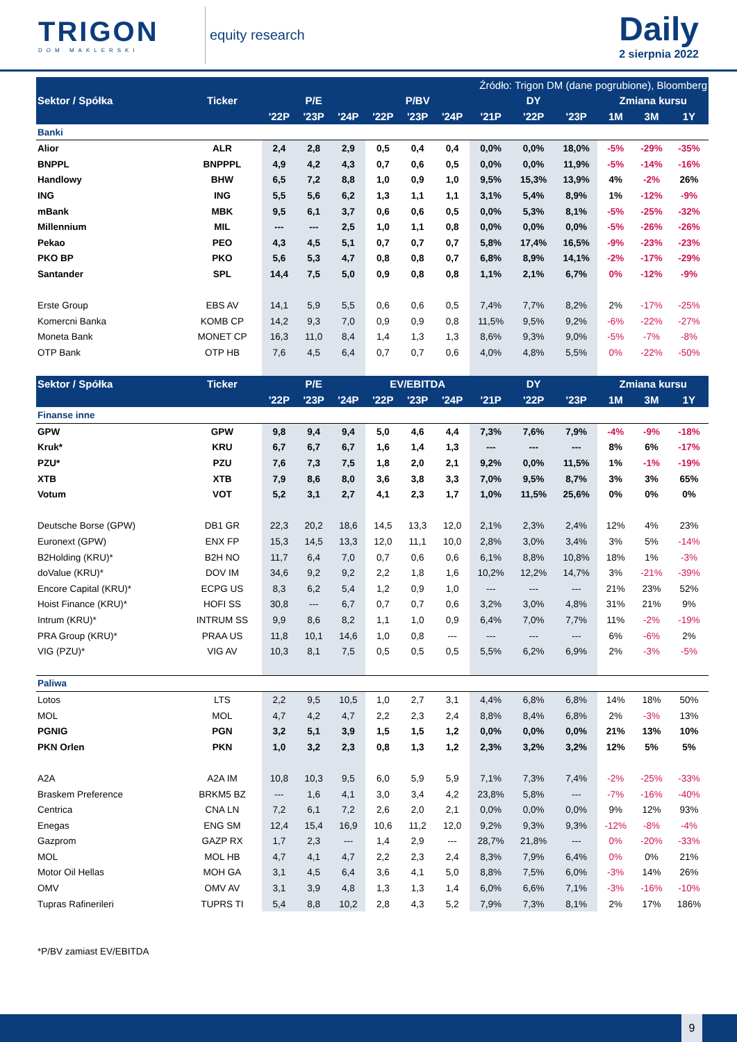TRIGON
DOM MAKLERSKI
equity research
Daily
2 sierpnia 2022
| Źródło: Trigon DM (dane pogrubione), Bloomberg | | | | | | | | | | | | | |
| --- | --- | --- | --- | --- | --- | --- | --- | --- | --- | --- | --- | --- | --- |
| Sektor / Spółka | Ticker | P/E | | | P/BV | | | DY | | | Zmiana kursu | | |
| | | '22P | '23P | '24P | '22P | '23P | '24P | '21P | '22P | '23P | 1M | 3M | 1Y |
| Banki | | | | | | | | | | | | | |
| Alior | ALR | 2,4 | 2,8 | 2,9 | 0,5 | 0,4 | 0,4 | 0,0% | 0,0% | 18,0% | -5% | -29% | -35% |
| BNPPL | BNPPPL | 4,9 | 4,2 | 4,3 | 0,7 | 0,6 | 0,5 | 0,0% | 0,0% | 11,9% | -5% | -14% | -16% |
| Handlowy | BHW | 6,5 | 7,2 | 8,8 | 1,0 | 0,9 | 1,0 | 9,5% | 15,3% | 13,9% | 4% | -2% | 26% |
| ING | ING | 5,5 | 5,6 | 6,2 | 1,3 | 1,1 | 1,1 | 3,1% | 5,4% | 8,9% | 1% | -12% | -9% |
| mBank | MBK | 9,5 | 6,1 | 3,7 | 0,6 | 0,6 | 0,5 | 0,0% | 5,3% | 8,1% | -5% | -25% | -32% |
| Millennium | MIL | --- | --- | 2,5 | 1,0 | 1,1 | 0,8 | 0,0% | 0,0% | 0,0% | -5% | -26% | -26% |
| Pekao | PEO | 4,3 | 4,5 | 5,1 | 0,7 | 0,7 | 0,7 | 5,8% | 17,4% | 16,5% | -9% | -23% | -23% |
| PKO BP | PKO | 5,6 | 5,3 | 4,7 | 0,8 | 0,8 | 0,7 | 6,8% | 8,9% | 14,1% | -2% | -17% | -29% |
| Santander | SPL | 14,4 | 7,5 | 5,0 | 0,9 | 0,8 | 0,8 | 1,1% | 2,1% | 6,7% | 0% | -12% | -9% |
| Erste Group | EBS AV | 14,1 | 5,9 | 5,5 | 0,6 | 0,6 | 0,5 | 7,4% | 7,7% | 8,2% | 2% | -17% | -25% |
| Komercni Banka | KOMB CP | 14,2 | 9,3 | 7,0 | 0,9 | 0,9 | 0,8 | 11,5% | 9,5% | 9,2% | -6% | -22% | -27% |
| Moneta Bank | MONET CP | 16,3 | 11,0 | 8,4 | 1,4 | 1,3 | 1,3 | 8,6% | 9,3% | 9,0% | -5% | -7% | -8% |
| OTP Bank | OTP HB | 7,6 | 4,5 | 6,4 | 0,7 | 0,7 | 0,6 | 4,0% | 4,8% | 5,5% | 0% | -22% | -50% |
| Sektor / Spółka | Ticker | P/E | | | EV/EBITDA | | | DY | | | Zmiana kursu | | |
| | | '22P | '23P | '24P | '22P | '23P | '24P | '21P | '22P | '23P | 1M | 3M | 1Y |
| Finanse inne | | | | | | | | | | | | | |
| GPW | GPW | 9,8 | 9,4 | 9,4 | 5,0 | 4,6 | 4,4 | 7,3% | 7,6% | 7,9% | -4% | -9% | -18% |
| Kruk* | KRU | 6,7 | 6,7 | 6,7 | 1,6 | 1,4 | 1,3 | --- | --- | --- | 8% | 6% | -17% |
| PZU* | PZU | 7,6 | 7,3 | 7,5 | 1,8 | 2,0 | 2,1 | 9,2% | 0,0% | 11,5% | 1% | -1% | -19% |
| XTB | XTB | 7,9 | 8,6 | 8,0 | 3,6 | 3,8 | 3,3 | 7,0% | 9,5% | 8,7% | 3% | 3% | 65% |
| Votum | VOT | 5,2 | 3,1 | 2,7 | 4,1 | 2,3 | 1,7 | 1,0% | 11,5% | 25,6% | 0% | 0% | 0% |
| Deutsche Borse (GPW) | DB1 GR | 22,3 | 20,2 | 18,6 | 14,5 | 13,3 | 12,0 | 2,1% | 2,3% | 2,4% | 12% | 4% | 23% |
| Euronext (GPW) | ENX FP | 15,3 | 14,5 | 13,3 | 12,0 | 11,1 | 10,0 | 2,8% | 3,0% | 3,4% | 3% | 5% | -14% |
| B2Holding (KRU)* | B2H NO | 11,7 | 6,4 | 7,0 | 0,7 | 0,6 | 0,6 | 6,1% | 8,8% | 10,8% | 18% | 1% | -3% |
| doValue (KRU)* | DOV IM | 34,6 | 9,2 | 9,2 | 2,2 | 1,8 | 1,6 | 10,2% | 12,2% | 14,7% | 3% | -21% | -39% |
| Encore Capital (KRU)* | ECPG US | 8,3 | 6,2 | 5,4 | 1,2 | 0,9 | 1,0 | --- | --- | --- | 21% | 23% | 52% |
| Hoist Finance (KRU)* | HOFI SS | 30,8 | --- | 6,7 | 0,7 | 0,7 | 0,6 | 3,2% | 3,0% | 4,8% | 31% | 21% | 9% |
| Intrum (KRU)* | INTRUM SS | 9,9 | 8,6 | 8,2 | 1,1 | 1,0 | 0,9 | 6,4% | 7,0% | 7,7% | 11% | -2% | -19% |
| PRA Group (KRU)* | PRAA US | 11,8 | 10,1 | 14,6 | 1,0 | 0,8 | --- | --- | --- | --- | 6% | -6% | 2% |
| VIG (PZU)* | VIG AV | 10,3 | 8,1 | 7,5 | 0,5 | 0,5 | 0,5 | 5,5% | 6,2% | 6,9% | 2% | -3% | -5% |
| Paliwa | | | | | | | | | | | | | |
| Lotos | LTS | 2,2 | 9,5 | 10,5 | 1,0 | 2,7 | 3,1 | 4,4% | 6,8% | 6,8% | 14% | 18% | 50% |
| MOL | MOL | 4,7 | 4,2 | 4,7 | 2,2 | 2,3 | 2,4 | 8,8% | 8,4% | 6,8% | 2% | -3% | 13% |
| PGNIG | PGN | 3,2 | 5,1 | 3,9 | 1,5 | 1,5 | 1,2 | 0,0% | 0,0% | 0,0% | 21% | 13% | 10% |
| PKN Orlen | PKN | 1,0 | 3,2 | 2,3 | 0,8 | 1,3 | 1,2 | 2,3% | 3,2% | 3,2% | 12% | 5% | 5% |
| A2A | A2A IM | 10,8 | 10,3 | 9,5 | 6,0 | 5,9 | 5,9 | 7,1% | 7,3% | 7,4% | -2% | -25% | -33% |
| Braskem Preference | BRKM5 BZ | --- | 1,6 | 4,1 | 3,0 | 3,4 | 4,2 | 23,8% | 5,8% | --- | -7% | -16% | -40% |
| Centrica | CNA LN | 7,2 | 6,1 | 7,2 | 2,6 | 2,0 | 2,1 | 0,0% | 0,0% | 0,0% | 9% | 12% | 93% |
| Enegas | ENG SM | 12,4 | 15,4 | 16,9 | 10,6 | 11,2 | 12,0 | 9,2% | 9,3% | 9,3% | -12% | -8% | -4% |
| Gazprom | GAZP RX | 1,7 | 2,3 | --- | 1,4 | 2,9 | --- | 28,7% | 21,8% | --- | 0% | -20% | -33% |
| MOL | MOL HB | 4,7 | 4,1 | 4,7 | 2,2 | 2,3 | 2,4 | 8,3% | 7,9% | 6,4% | 0% | 0% | 21% |
| Motor Oil Hellas | MOH GA | 3,1 | 4,5 | 6,4 | 3,6 | 4,1 | 5,0 | 8,8% | 7,5% | 6,0% | -3% | 14% | 26% |
| OMV | OMV AV | 3,1 | 3,9 | 4,8 | 1,3 | 1,3 | 1,4 | 6,0% | 6,6% | 7,1% | -3% | -16% | -10% |
| Tupras Rafinerileri | TUPRS TI | 5,4 | 8,8 | 10,2 | 2,8 | 4,3 | 5,2 | 7,9% | 7,3% | 8,1% | 2% | 17% | 186% |
*P/BV zamiast EV/EBITDA
9